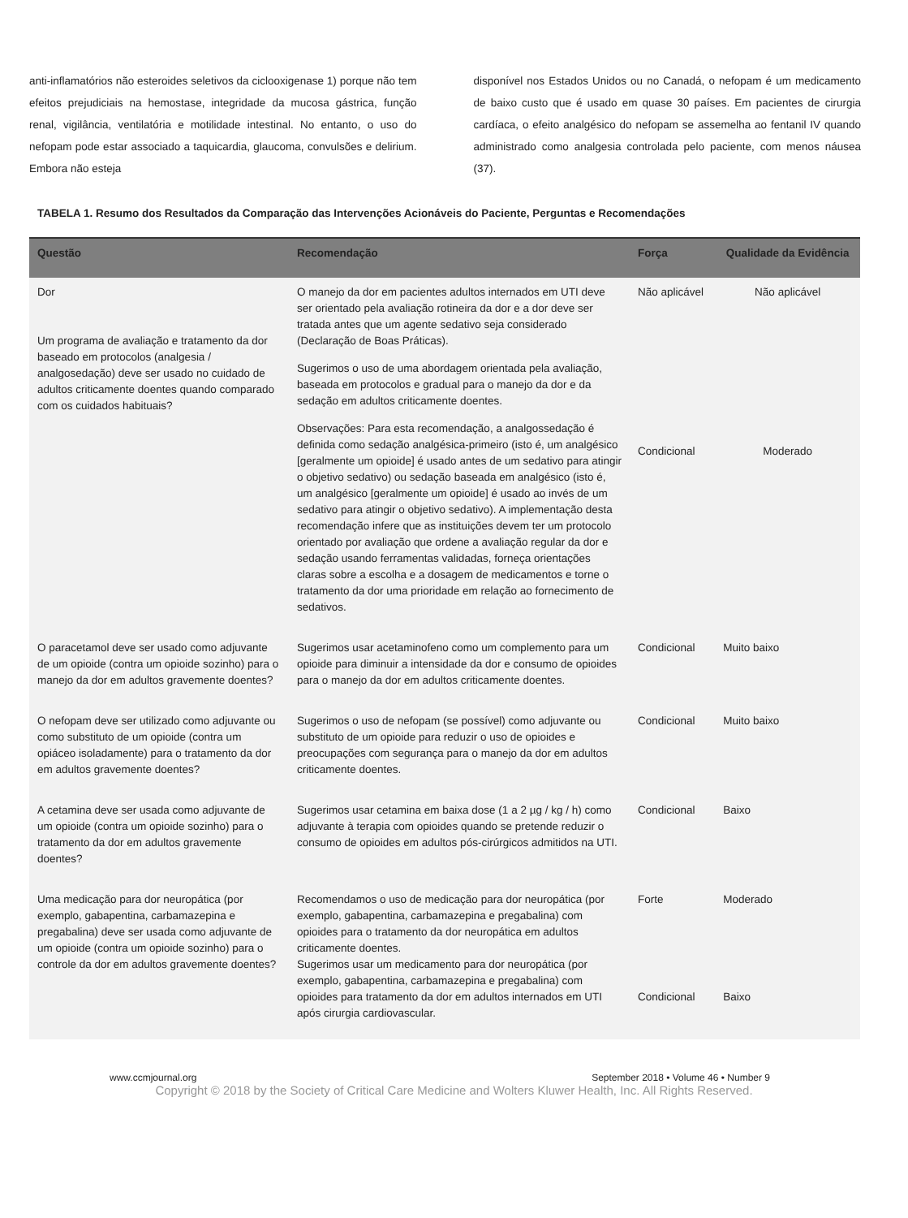anti-inflamatórios não esteroides seletivos da ciclooxigenase 1) porque não tem efeitos prejudiciais na hemostase, integridade da mucosa gástrica, função renal, vigilância, ventilatória e motilidade intestinal. No entanto, o uso do nefopam pode estar associado a taquicardia, glaucoma, convulsões e delirium. Embora não esteja
disponível nos Estados Unidos ou no Canadá, o nefopam é um medicamento de baixo custo que é usado em quase 30 países. Em pacientes de cirurgia cardíaca, o efeito analgésico do nefopam se assemelha ao fentanil IV quando administrado como analgesia controlada pelo paciente, com menos náusea (37).
TABELA 1. Resumo dos Resultados da Comparação das Intervenções Acionáveis do Paciente, Perguntas e Recomendações
| Questão | Recomendação | Força | Qualidade da Evidência |
| --- | --- | --- | --- |
| Dor Um programa de avaliação e tratamento da dor baseado em protocolos (analgesia / analgosedação) deve ser usado no cuidado de adultos criticamente doentes quando comparado com os cuidados habituais? | O manejo da dor em pacientes adultos internados em UTI deve ser orientado pela avaliação rotineira da dor e a dor deve ser tratada antes que um agente sedativo seja considerado (Declaração de Boas Práticas). | Não aplicável | Não aplicável |
| | Sugerimos o uso de uma abordagem orientada pela avaliação, baseada em protocolos e gradual para o manejo da dor e da sedação em adultos criticamente doentes. | Condicional | Moderado |
| | Observações: Para esta recomendação, a analgossedação é definida como sedação analgésica-primeiro (isto é, um analgésico [geralmente um opioide] é usado antes de um sedativo para atingir o objetivo sedativo) ou sedação baseada em analgésico (isto é, um analgésico [geralmente um opioide] é usado ao invés de um sedativo para atingir o objetivo sedativo). A implementação desta recomendação infere que as instituições devem ter um protocolo orientado por avaliação que ordene a avaliação regular da dor e sedação usando ferramentas validadas, forneça orientações claras sobre a escolha e a dosagem de medicamentos e torne o tratamento da dor uma prioridade em relação ao fornecimento de sedativos. | | |
| O paracetamol deve ser usado como adjuvante de um opioide (contra um opioide sozinho) para o manejo da dor em adultos gravemente doentes? | Sugerimos usar acetaminofeno como um complemento para um opioide para diminuir a intensidade da dor e consumo de opioides para o manejo da dor em adultos criticamente doentes. | Condicional | Muito baixo |
| O nefopam deve ser utilizado como adjuvante ou como substituto de um opioide (contra um opiáceo isoladamente) para o tratamento da dor em adultos gravemente doentes? | Sugerimos o uso de nefopam (se possível) como adjuvante ou substituto de um opioide para reduzir o uso de opioides e preocupações com segurança para o manejo da dor em adultos criticamente doentes. | Condicional | Muito baixo |
| A cetamina deve ser usada como adjuvante de um opioide (contra um opioide sozinho) para o tratamento da dor em adultos gravemente doentes? | Sugerimos usar cetamina em baixa dose (1 a 2 µg / kg / h) como adjuvante à terapia com opioides quando se pretende reduzir o consumo de opioides em adultos pós-cirúrgicos admitidos na UTI. | Condicional | Baixo |
| Uma medicação para dor neuropática (por exemplo, gabapentina, carbamazepina e pregabalina) deve ser usada como adjuvante de um opioide (contra um opioide sozinho) para o controle da dor em adultos gravemente doentes? | Recomendamos o uso de medicação para dor neuropática (por exemplo, gabapentina, carbamazepina e pregabalina) com opioides para o tratamento da dor neuropática em adultos criticamente doentes. Sugerimos usar um medicamento para dor neuropática (por exemplo, gabapentina, carbamazepina e pregabalina) com opioides para tratamento da dor em adultos internados em UTI após cirurgia cardiovascular. | Forte Condicional | Moderado Baixo |
www.ccmjournal.org September 2018 • Volume 46 • Number 9
Copyright © 2018 by the Society of Critical Care Medicine and Wolters Kluwer Health, Inc. All Rights Reserved.